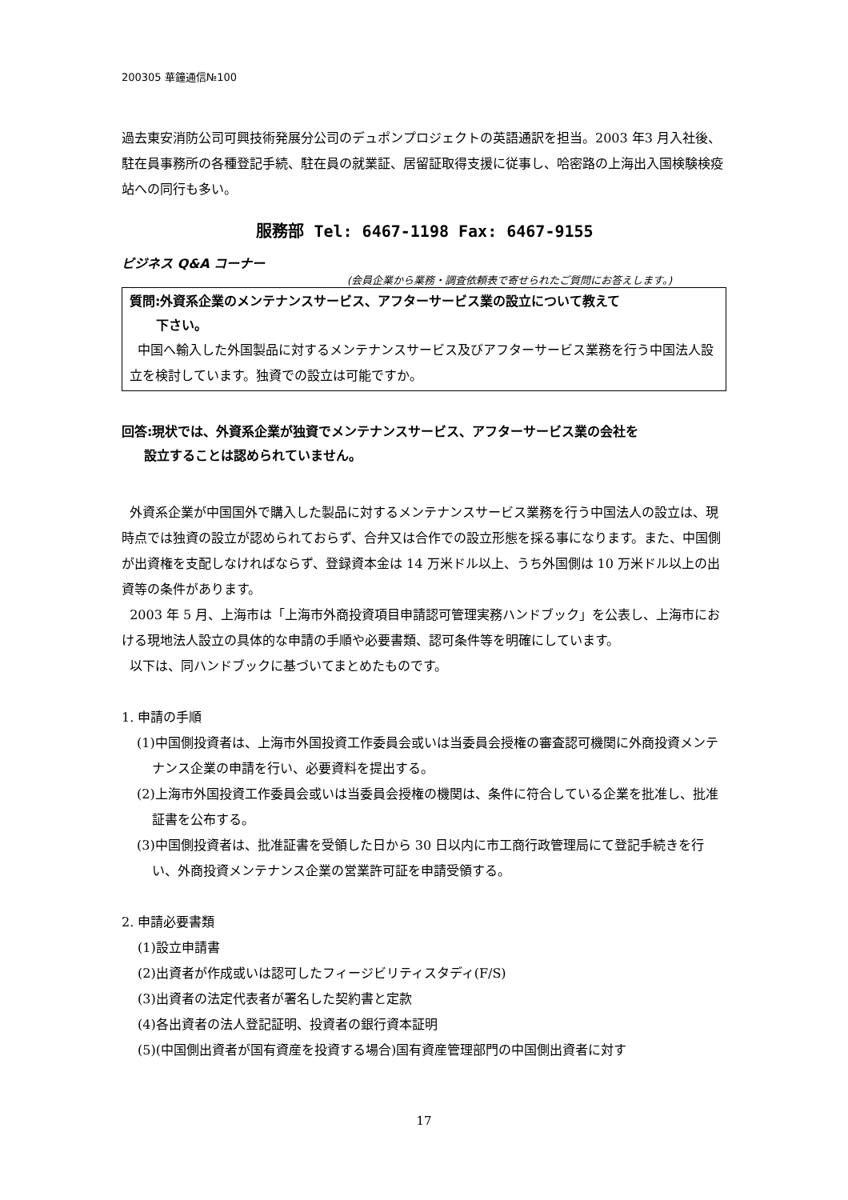200305 華鐘通信№100
過去東安消防公司可興技術発展分公司のデュポンプロジェクトの英語通訳を担当。2003 年3 月入社後、駐在員事務所の各種登記手続、駐在員の就業証、居留証取得支援に従事し、哈密路の上海出入国検験検疫站への同行も多い。
服務部 Tel: 6467-1198 Fax: 6467-9155
ビジネス Q&A コーナー
(会員企業から業務・調査依頼表で寄せられたご質問にお答えします。)
質問:外資系企業のメンテナンスサービス、アフターサービス業の設立について教えて
下さい。
中国へ輸入した外国製品に対するメンテナンスサービス及びアフターサービス業務を行う中国法人設立を検討しています。独資での設立は可能ですか。
回答:現状では、外資系企業が独資でメンテナンスサービス、アフターサービス業の会社を
設立することは認められていません。
外資系企業が中国国外で購入した製品に対するメンテナンスサービス業務を行う中国法人の設立は、現時点では独資の設立が認められておらず、合弁又は合作での設立形態を採る事になります。また、中国側が出資権を支配しなければならず、登録資本金は 14 万米ドル以上、うち外国側は 10 万米ドル以上の出資等の条件があります。
2003 年 5 月、上海市は「上海市外商投資項目申請認可管理実務ハンドブック」を公表し、上海市における現地法人設立の具体的な申請の手順や必要書類、認可条件等を明確にしています。
以下は、同ハンドブックに基づいてまとめたものです。
1. 申請の手順
(1)中国側投資者は、上海市外国投資工作委員会或いは当委員会授権の審査認可機関に外商投資メンテナンス企業の申請を行い、必要資料を提出する。
(2)上海市外国投資工作委員会或いは当委員会授権の機関は、条件に符合している企業を批准し、批准証書を公布する。
(3)中国側投資者は、批准証書を受領した日から 30 日以内に市工商行政管理局にて登記手続きを行い、外商投資メンテナンス企業の営業許可証を申請受領する。
2. 申請必要書類
(1)設立申請書
(2)出資者が作成或いは認可したフィージビリティスタディ(F/S)
(3)出資者の法定代表者が署名した契約書と定款
(4)各出資者の法人登記証明、投資者の銀行資本証明
(5)(中国側出資者が国有資産を投資する場合)国有資産管理部門の中国側出資者に対す
17